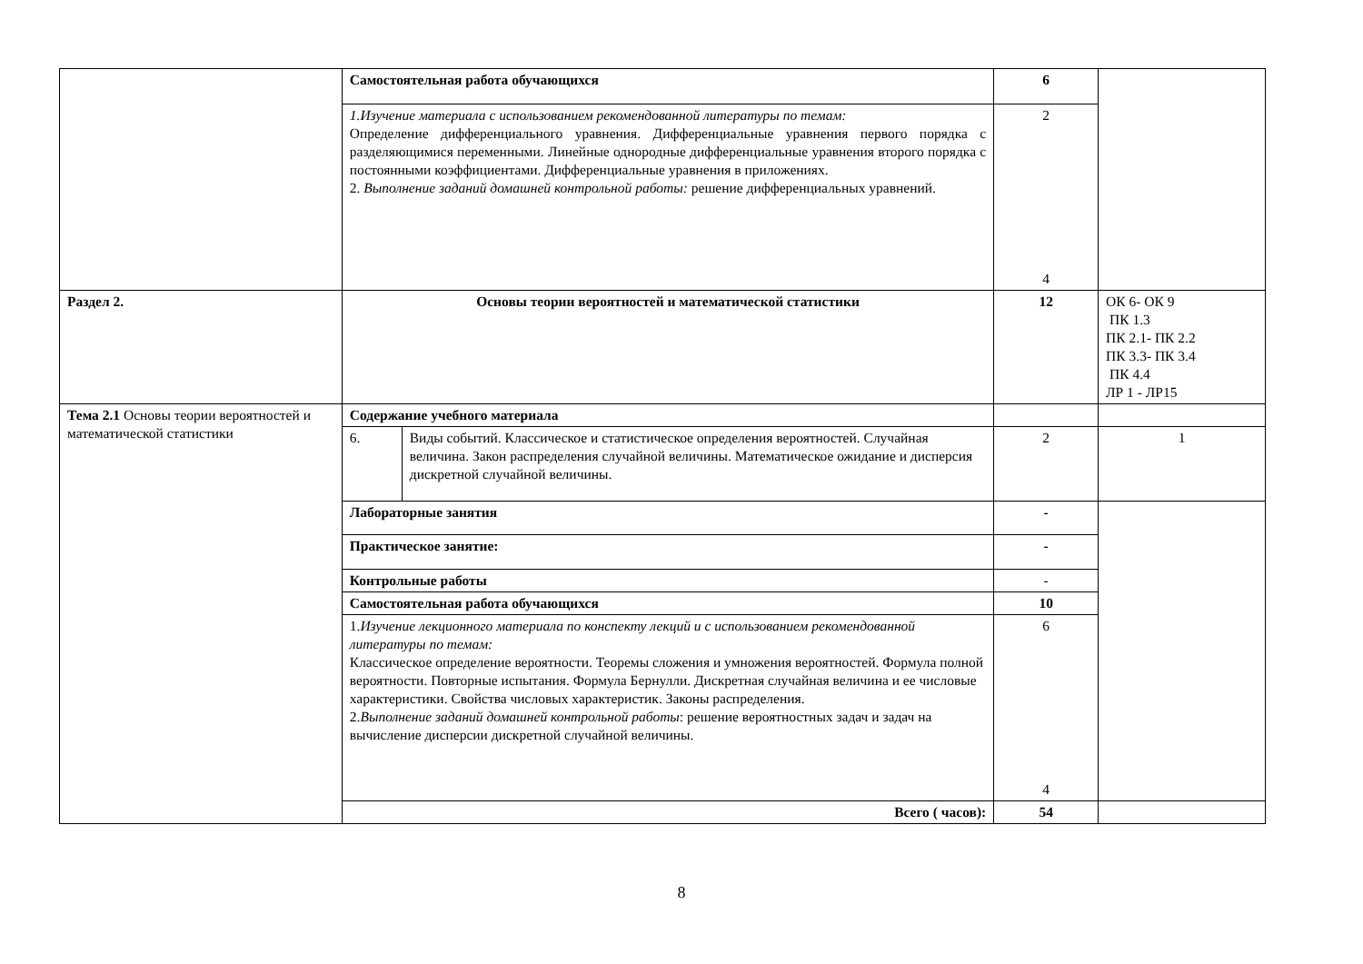| | Самостоятельная работа обучающихся | | 6 | |
| | 1.Изучение материала с использованием рекомендованной литературы по темам: Определение дифференциального уравнения. Дифференциальные уравнения первого порядка с разделяющимися переменными. Линейные однородные дифференциальные уравнения второго порядка с постоянными коэффициентами. Дифференциальные уравнения в приложениях. 2. Выполнение заданий домашней контрольной работы: решение дифференциальных уравнений. | | 2 4 | |
| Раздел 2. | Основы теории вероятностей и математической статистики | | 12 | ОК 6- ОК 9 ПК 1.3 ПК 2.1- ПК 2.2 ПК 3.3- ПК 3.4 ПК 4.4 ЛР 1 - ЛР15 |
| Тема 2.1 Основы теории вероятностей и математической статистики | Содержание учебного материала | | | |
| | 6. | Виды событий. Классическое и статистическое определения вероятностей. Случайная величина. Закон распределения случайной величины. Математическое ожидание и дисперсия дискретной случайной величины. | 2 | 1 |
| | Лабораторные занятия | | - | |
| | Практическое занятие: | | - | |
| | Контрольные работы | | - | |
| | Самостоятельная работа обучающихся | | 10 | |
| | 1. Изучение лекционного материала по конспекту лекций и с использованием рекомендованной литературы по темам: Классическое определение вероятности. Теоремы сложения и умножения вероятностей. Формула полной вероятности. Повторные испытания. Формула Бернулли. Дискретная случайная величина и ее числовые характеристики. Свойства числовых характеристик. Законы распределения. 2. Выполнение заданий домашней контрольной работы : решение вероятностных задач и задач на вычисление дисперсии дискретной случайной величины. | | 6 4 | |
| | Всего ( часов): | | 54 | |
8